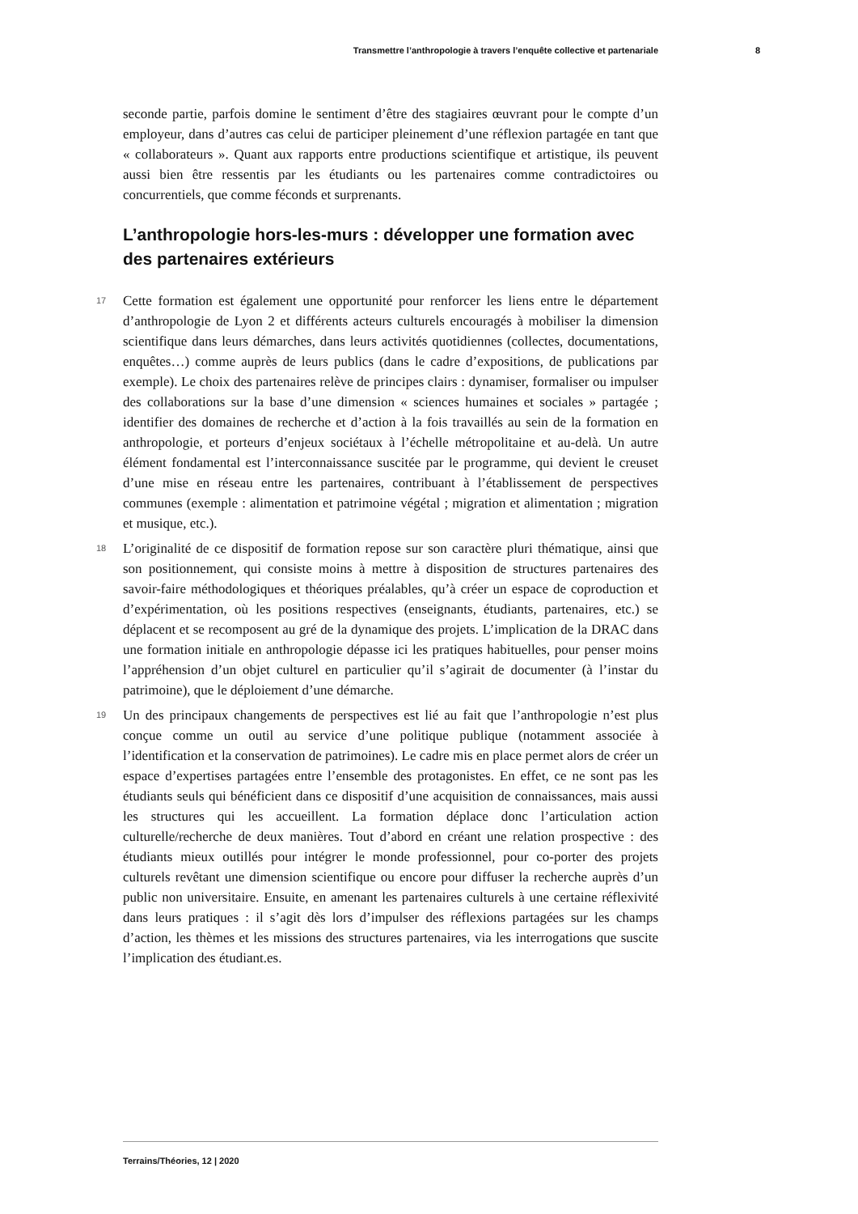Transmettre l’anthropologie à travers l’enquête collective et partenariale 8
seconde partie, parfois domine le sentiment d’être des stagiaires œuvrant pour le compte d’un employeur, dans d’autres cas celui de participer pleinement d’une réflexion partagée en tant que « collaborateurs ». Quant aux rapports entre productions scientifique et artistique, ils peuvent aussi bien être ressentis par les étudiants ou les partenaires comme contradictoires ou concurrentiels, que comme féconds et surprenants.
L’anthropologie hors-les-murs : développer une formation avec des partenaires extérieurs
17 Cette formation est également une opportunité pour renforcer les liens entre le département d’anthropologie de Lyon 2 et différents acteurs culturels encouragés à mobiliser la dimension scientifique dans leurs démarches, dans leurs activités quotidiennes (collectes, documentations, enquêtes…) comme auprès de leurs publics (dans le cadre d’expositions, de publications par exemple). Le choix des partenaires relève de principes clairs : dynamiser, formaliser ou impulser des collaborations sur la base d’une dimension « sciences humaines et sociales » partagée ; identifier des domaines de recherche et d’action à la fois travaillés au sein de la formation en anthropologie, et porteurs d’enjeux sociétaux à l’échelle métropolitaine et au-delà. Un autre élément fondamental est l’interconnaissance suscitée par le programme, qui devient le creuset d’une mise en réseau entre les partenaires, contribuant à l’établissement de perspectives communes (exemple : alimentation et patrimoine végétal ; migration et alimentation ; migration et musique, etc.).
18 L’originalité de ce dispositif de formation repose sur son caractère pluri thématique, ainsi que son positionnement, qui consiste moins à mettre à disposition de structures partenaires des savoir-faire méthodologiques et théoriques préalables, qu’à créer un espace de coproduction et d’expérimentation, où les positions respectives (enseignants, étudiants, partenaires, etc.) se déplacent et se recomposent au gré de la dynamique des projets. L’implication de la DRAC dans une formation initiale en anthropologie dépasse ici les pratiques habituelles, pour penser moins l’appréhension d’un objet culturel en particulier qu’il s’agirait de documenter (à l’instar du patrimoine), que le déploiement d’une démarche.
19 Un des principaux changements de perspectives est lié au fait que l’anthropologie n’est plus conçue comme un outil au service d’une politique publique (notamment associée à l’identification et la conservation de patrimoines). Le cadre mis en place permet alors de créer un espace d’expertises partagées entre l’ensemble des protagonistes. En effet, ce ne sont pas les étudiants seuls qui bénéficient dans ce dispositif d’une acquisition de connaissances, mais aussi les structures qui les accueillent. La formation déplace donc l’articulation action culturelle/recherche de deux manières. Tout d’abord en créant une relation prospective : des étudiants mieux outillés pour intégrer le monde professionnel, pour co-porter des projets culturels revêtant une dimension scientifique ou encore pour diffuser la recherche auprès d’un public non universitaire. Ensuite, en amenant les partenaires culturels à une certaine réflexivité dans leurs pratiques : il s’agit dès lors d’impulser des réflexions partagées sur les champs d’action, les thèmes et les missions des structures partenaires, via les interrogations que suscite l’implication des étudiant.es.
Terrains/Théories, 12 | 2020